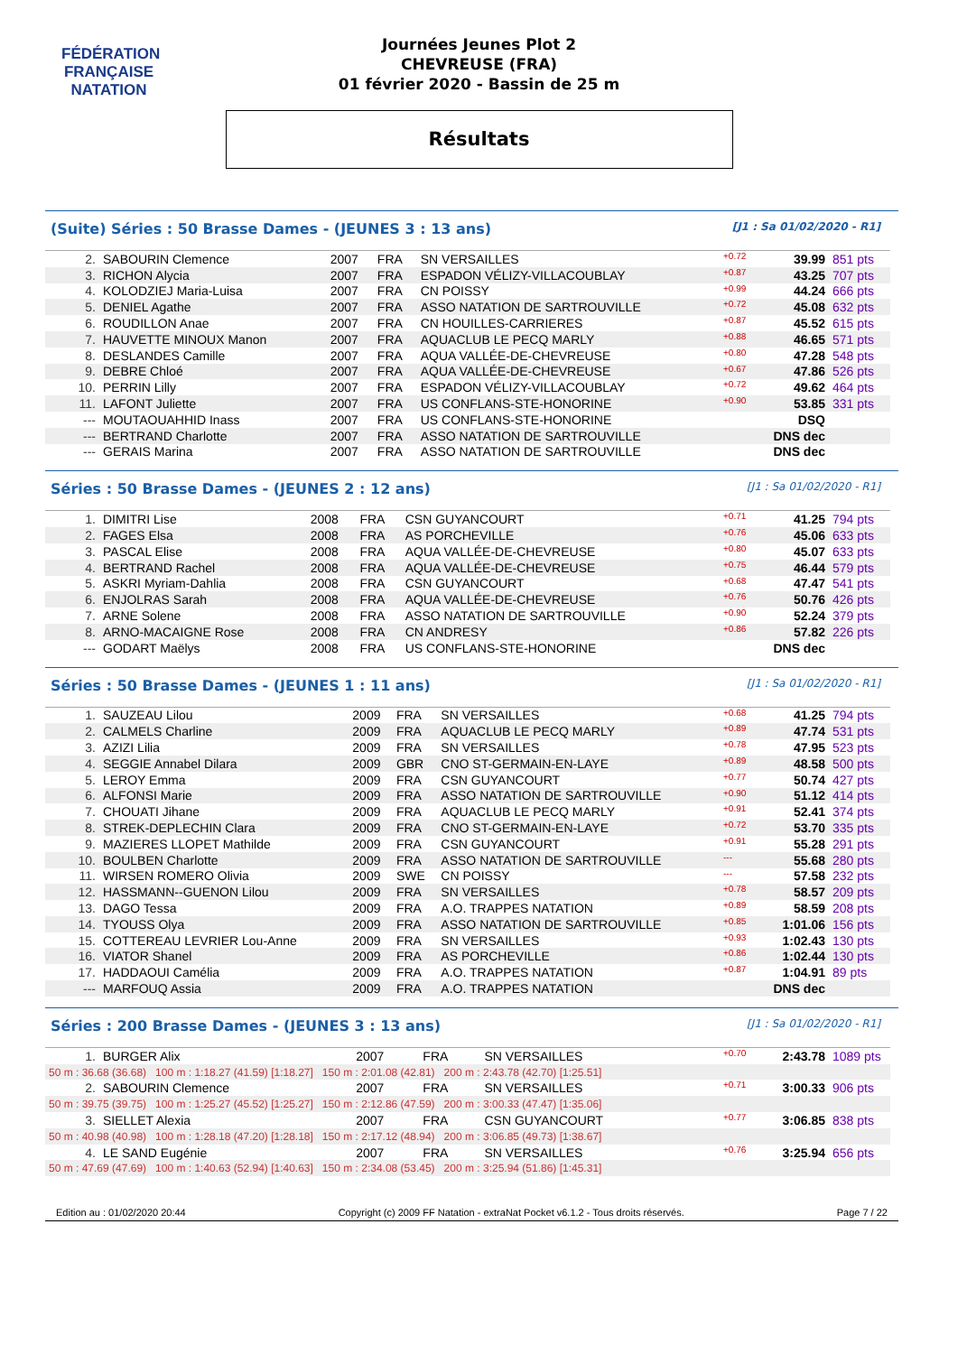FÉDÉRATION FRANÇAISE
NATATION
Journées Jeunes Plot 2
CHEVREUSE (FRA)
01 février 2020 - Bassin de 25 m
Résultats
(Suite) Séries : 50 Brasse Dames - (JEUNES 3 : 13 ans) [J1 : Sa 01/02/2020 - R1]
| 2. | SABOURIN Clemence | 2007 | FRA | SN VERSAILLES | +0.72 | 39.99 | 851 pts |
| 3. | RICHON Alycia | 2007 | FRA | ESPADON VÉLIZY-VILLACOUBLAY | +0.87 | 43.25 | 707 pts |
| 4. | KOLODZIEJ Maria-Luisa | 2007 | FRA | CN POISSY | +0.99 | 44.24 | 666 pts |
| 5. | DENIEL Agathe | 2007 | FRA | ASSO NATATION DE SARTROUVILLE | +0.72 | 45.08 | 632 pts |
| 6. | ROUDILLON Anae | 2007 | FRA | CN HOUILLES-CARRIERES | +0.87 | 45.52 | 615 pts |
| 7. | HAUVETTE MINOUX Manon | 2007 | FRA | AQUACLUB LE PECQ MARLY | +0.88 | 46.65 | 571 pts |
| 8. | DESLANDES Camille | 2007 | FRA | AQUA VALLÉE-DE-CHEVREUSE | +0.80 | 47.28 | 548 pts |
| 9. | DEBRE Chloé | 2007 | FRA | AQUA VALLÉE-DE-CHEVREUSE | +0.67 | 47.86 | 526 pts |
| 10. | PERRIN Lilly | 2007 | FRA | ESPADON VÉLIZY-VILLACOUBLAY | +0.72 | 49.62 | 464 pts |
| 11. | LAFONT Juliette | 2007 | FRA | US CONFLANS-STE-HONORINE | +0.90 | 53.85 | 331 pts |
| --- | MOUTAOUAHHID Inass | 2007 | FRA | US CONFLANS-STE-HONORINE | | DSQ | |
| --- | BERTRAND Charlotte | 2007 | FRA | ASSO NATATION DE SARTROUVILLE | | DNS dec | |
| --- | GERAIS Marina | 2007 | FRA | ASSO NATATION DE SARTROUVILLE | | DNS dec | |
Séries : 50 Brasse Dames - (JEUNES 2 : 12 ans) [J1 : Sa 01/02/2020 - R1]
| 1. | DIMITRI Lise | 2008 | FRA | CSN GUYANCOURT | +0.71 | 41.25 | 794 pts |
| 2. | FAGES Elsa | 2008 | FRA | AS PORCHEVILLE | +0.76 | 45.06 | 633 pts |
| 3. | PASCAL Elise | 2008 | FRA | AQUA VALLÉE-DE-CHEVREUSE | +0.80 | 45.07 | 633 pts |
| 4. | BERTRAND Rachel | 2008 | FRA | AQUA VALLÉE-DE-CHEVREUSE | +0.75 | 46.44 | 579 pts |
| 5. | ASKRI Myriam-Dahlia | 2008 | FRA | CSN GUYANCOURT | +0.68 | 47.47 | 541 pts |
| 6. | ENJOLRAS Sarah | 2008 | FRA | AQUA VALLÉE-DE-CHEVREUSE | +0.76 | 50.76 | 426 pts |
| 7. | ARNE Solene | 2008 | FRA | ASSO NATATION DE SARTROUVILLE | +0.90 | 52.24 | 379 pts |
| 8. | ARNO-MACAIGNE Rose | 2008 | FRA | CN ANDRESY | +0.86 | 57.82 | 226 pts |
| --- | GODART Maëlys | 2008 | FRA | US CONFLANS-STE-HONORINE | | DNS dec | |
Séries : 50 Brasse Dames - (JEUNES 1 : 11 ans) [J1 : Sa 01/02/2020 - R1]
| 1. | SAUZEAU Lilou | 2009 | FRA | SN VERSAILLES | +0.68 | 41.25 | 794 pts |
| 2. | CALMELS Charline | 2009 | FRA | AQUACLUB LE PECQ MARLY | +0.89 | 47.74 | 531 pts |
| 3. | AZIZI Lilia | 2009 | FRA | SN VERSAILLES | +0.78 | 47.95 | 523 pts |
| 4. | SEGGIE Annabel Dilara | 2009 | GBR | CNO ST-GERMAIN-EN-LAYE | +0.89 | 48.58 | 500 pts |
| 5. | LEROY Emma | 2009 | FRA | CSN GUYANCOURT | +0.77 | 50.74 | 427 pts |
| 6. | ALFONSI Marie | 2009 | FRA | ASSO NATATION DE SARTROUVILLE | +0.90 | 51.12 | 414 pts |
| 7. | CHOUATI Jihane | 2009 | FRA | AQUACLUB LE PECQ MARLY | +0.91 | 52.41 | 374 pts |
| 8. | STREK-DEPLECHIN Clara | 2009 | FRA | CNO ST-GERMAIN-EN-LAYE | +0.72 | 53.70 | 335 pts |
| 9. | MAZIERES LLOPET Mathilde | 2009 | FRA | CSN GUYANCOURT | +0.91 | 55.28 | 291 pts |
| 10. | BOULBEN Charlotte | 2009 | FRA | ASSO NATATION DE SARTROUVILLE | --- | 55.68 | 280 pts |
| 11. | WIRSEN ROMERO Olivia | 2009 | SWE | CN POISSY | --- | 57.58 | 232 pts |
| 12. | HASSMANN--GUENON Lilou | 2009 | FRA | SN VERSAILLES | +0.78 | 58.57 | 209 pts |
| 13. | DAGO Tessa | 2009 | FRA | A.O. TRAPPES NATATION | +0.89 | 58.59 | 208 pts |
| 14. | TYOUSS Olya | 2009 | FRA | ASSO NATATION DE SARTROUVILLE | +0.85 | 1:01.06 | 156 pts |
| 15. | COTTEREAU LEVRIER Lou-Anne | 2009 | FRA | SN VERSAILLES | +0.93 | 1:02.43 | 130 pts |
| 16. | VIATOR Shanel | 2009 | FRA | AS PORCHEVILLE | +0.86 | 1:02.44 | 130 pts |
| 17. | HADDAOUI Camélia | 2009 | FRA | A.O. TRAPPES NATATION | +0.87 | 1:04.91 | 89 pts |
| --- | MARFOUQ Assia | 2009 | FRA | A.O. TRAPPES NATATION | | DNS dec | |
Séries : 200 Brasse Dames - (JEUNES 3 : 13 ans) [J1 : Sa 01/02/2020 - R1]
| 1. | BURGER Alix | 2007 | FRA | SN VERSAILLES | +0.70 | 2:43.78 | 1089 pts |
| 50 m : 36.68 (36.68) 100 m : 1:18.27 (41.59) [1:18.27] 150 m : 2:01.08 (42.81) 200 m : 2:43.78 (42.70) [1:25.51] | | | | | | | |
| 2. | SABOURIN Clemence | 2007 | FRA | SN VERSAILLES | +0.71 | 3:00.33 | 906 pts |
| 50 m : 39.75 (39.75) 100 m : 1:25.27 (45.52) [1:25.27] 150 m : 2:12.86 (47.59) 200 m : 3:00.33 (47.47) [1:35.06] | | | | | | | |
| 3. | SIELLET Alexia | 2007 | FRA | CSN GUYANCOURT | +0.77 | 3:06.85 | 838 pts |
| 50 m : 40.98 (40.98) 100 m : 1:28.18 (47.20) [1:28.18] 150 m : 2:17.12 (48.94) 200 m : 3:06.85 (49.73) [1:38.67] | | | | | | | |
| 4. | LE SAND Eugénie | 2007 | FRA | SN VERSAILLES | +0.76 | 3:25.94 | 656 pts |
| 50 m : 47.69 (47.69) 100 m : 1:40.63 (52.94) [1:40.63] 150 m : 2:34.08 (53.45) 200 m : 3:25.94 (51.86) [1:45.31] | | | | | | | |
Edition au : 01/02/2020 20:44 Copyright (c) 2009 FF Natation - extraNat Pocket v6.1.2 - Tous droits réservés. Page 7 / 22